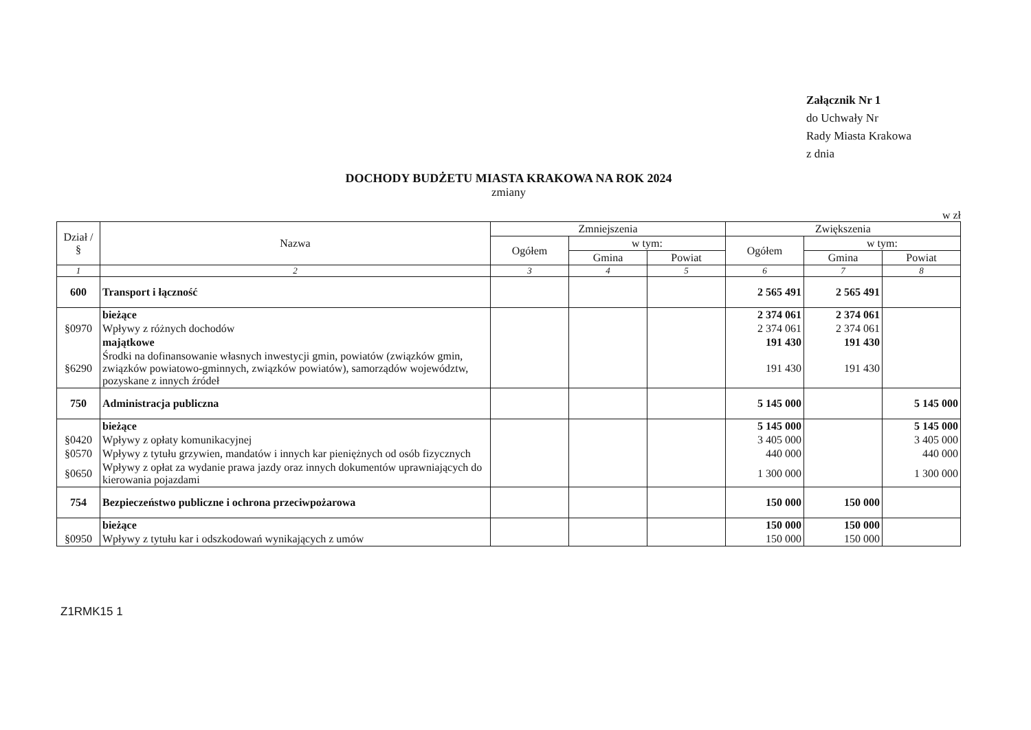Załącznik Nr 1
do Uchwały Nr
Rady Miasta Krakowa
z dnia
DOCHODY BUDŻETU MIASTA KRAKOWA NA ROK 2024
zmiany
w zł
| Dział / § | Nazwa | Zmniejszenia | | | Zwiększenia | | |
| --- | --- | --- | --- | --- | --- | --- | --- |
| | | Ogółem | w tym: | | Ogółem | w tym: | |
| | | | Gmina | Powiat | | Gmina | Powiat |
| 1 | 2 | 3 | 4 | 5 | 6 | 7 | 8 |
| 600 | Transport i łączność | | | | 2 565 491 | 2 565 491 | |
| | bieżące | | | | 2 374 061 | 2 374 061 | |
| §0970 | Wpływy z różnych dochodów | | | | 2 374 061 | 2 374 061 | |
| | majątkowe | | | | 191 430 | 191 430 | |
| §6290 | Środki na dofinansowanie własnych inwestycji gmin, powiatów (związków gmin, związków powiatowo-gminnych, związków powiatów), samorządów województw, pozyskane z innych źródeł | | | | 191 430 | 191 430 | |
| 750 | Administracja publiczna | | | | 5 145 000 | | 5 145 000 |
| | bieżące | | | | 5 145 000 | | 5 145 000 |
| §0420 | Wpływy z opłaty komunikacyjnej | | | | 3 405 000 | | 3 405 000 |
| §0570 | Wpływy z tytułu grzywien, mandatów i innych kar pieniężnych od osób fizycznych | | | | 440 000 | | 440 000 |
| §0650 | Wpływy z opłat za wydanie prawa jazdy oraz innych dokumentów uprawniających do kierowania pojazdami | | | | 1 300 000 | | 1 300 000 |
| 754 | Bezpieczeństwo publiczne i ochrona przeciwpożarowa | | | | 150 000 | 150 000 | |
| | bieżące | | | | 150 000 | 150 000 | |
| §0950 | Wpływy z tytułu kar i odszkodowań wynikających z umów | | | | 150 000 | 150 000 | |
Z1RMK15 1